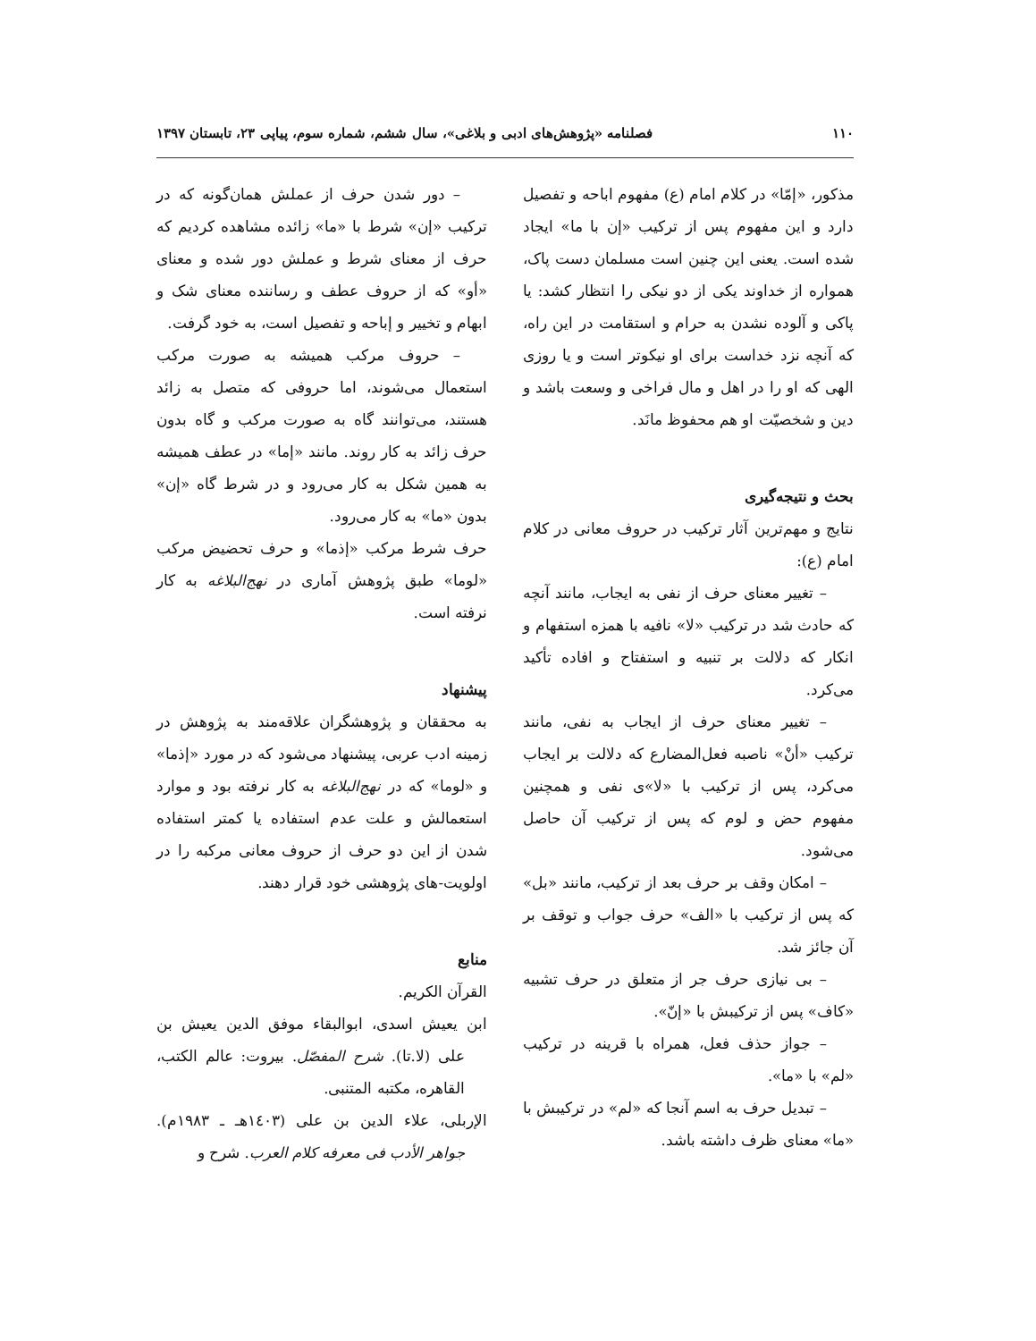۱۱۰ فصلنامه «پژوهش‌های ادبی و بلاغی»، سال ششم، شماره سوم، پیاپی ۲۳، تابستان ۱۳۹۷
مذکور، «إمّا» در کلام امام (ع) مفهوم اباحه و تفصیل دارد و این مفهوم پس از ترکیب «إن با ما» ایجاد شده است. یعنی این چنین است مسلمان دست پاک، همواره از خداوند یکی از دو نیکی را انتظار کشد: یا پاکی و آلوده نشدن به حرام و استقامت در این راه، که آنچه نزد خداست برای او نیکوتر است و یا روزی الهی که او را در اهل و مال فراخی و وسعت باشد و دین و شخصیّت او هم محفوظ مانَد.
بحث و نتیجه‌گیری
نتایج و مهم‌ترین آثار ترکیب در حروف معانی در کلام امام (ع):
– تغییر معنای حرف از نفی به ایجاب، مانند آنچه که حادث شد در ترکیب «لا» نافیه با همزه استفهام و انکار که دلالت بر تنبیه و استفتاح و افاده تأکید می‌کرد.
– تغییر معنای حرف از ایجاب به نفی، مانند ترکیب «أنْ» ناصبه فعل‌المضارع که دلالت بر ایجاب می‌کرد، پس از ترکیب با «لا»ی نفی و همچنین مفهوم حض و لوم که پس از ترکیب آن حاصل می‌شود.
– امکان وقف بر حرف بعد از ترکیب، مانند «بل» که پس از ترکیب با «الف» حرف جواب و توقف بر آن جائز شد.
– بی نیازی حرف جر از متعلق در حرف تشبیه «کاف» پس از ترکیبش با «إنّ».
– جواز حذف فعل، همراه با قرینه در ترکیب «لم» با «ما».
– تبدیل حرف به اسم آنجا که «لم» در ترکیبش با «ما» معنای ظرف داشته باشد.
– دور شدن حرف از عملش همان‌گونه که در ترکیب «إن» شرط با «ما» زائده مشاهده کردیم که حرف از معنای شرط و عملش دور شده و معنای «أو» که از حروف عطف و رساننده معنای شک و ابهام و تخییر و إباحه و تفصیل است، به خود گرفت.
– حروف مرکب همیشه به صورت مرکب استعمال می‌شوند، اما حروفی که متصل به زائد هستند، می‌توانند گاه به صورت مرکب و گاه بدون حرف زائد به کار روند. مانند «إما» در عطف همیشه به همین شکل به کار می‌رود و در شرط گاه «إن» بدون «ما» به کار می‌رود.
حرف شرط مرکب «إذما» و حرف تحضیض مرکب «لوما» طبق پژوهش آماری در نهج‌البلاغه به کار نرفته است.
پیشنهاد
به محققان و پژوهشگران علاقه‌مند به پژوهش در زمینه ادب عربی، پیشنهاد می‌شود که در مورد «إذما» و «لوما» که در نهج‌البلاغه به کار نرفته بود و موارد استعمالش و علت عدم استفاده یا کمتر استفاده شدن از این دو حرف از حروف معانی مرکبه را در اولویت-های پژوهشی خود قرار دهند.
منابع
القرآن الکریم.
ابن یعیش اسدی، ابوالبقاء موفق الدین یعیش بن علی (لا.تا). شرح المفصّل. بیروت: عالم الکتب، القاهره، مکتبه المتنبی.
الإربلی، علاء الدین بن علی (١٤٠٣هـ ـ ١٩٨٣م). جواهر الأدب فی معرفه کلام العرب. شرح و